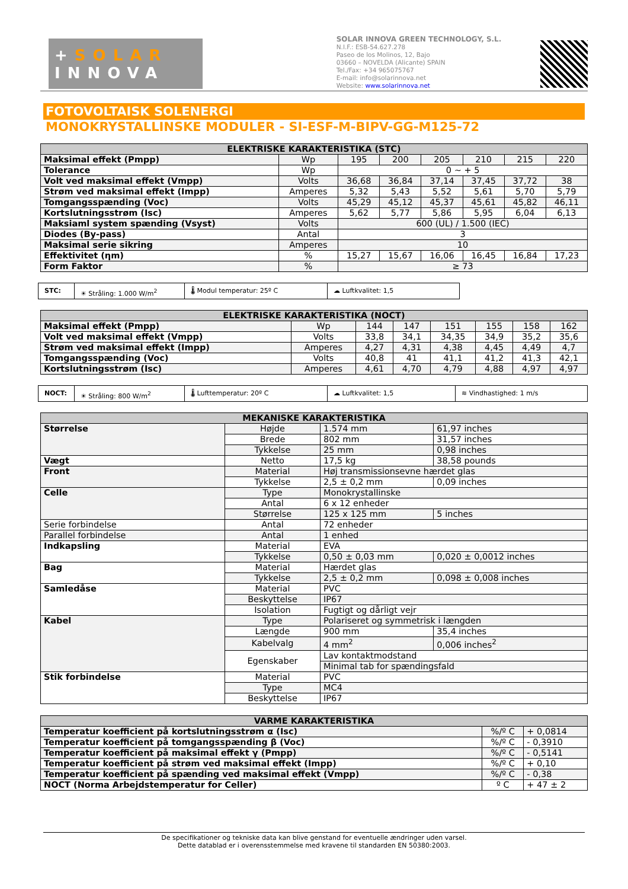+SOLAR
INNOVA
SOLAR INNOVA GREEN TECHNOLOGY, S.L.
N.I.F.: ESB-54.627.278
Paseo de los Molinos, 12, Bajo
03660 – NOVELDA (Alicante) SPAIN
Tel./Fax: +34 965075767
E-mail: info@solarinnova.net
Website: www.solarinnova.net
FOTOVOLTAISK SOLENERGI
MONOKRYSTALLINSKE MODULER - SI-ESF-M-BIPV-GG-M125-72
| ELEKTRISKE KARAKTERISTIKA (STC) | | | | | | | |
| --- | --- | --- | --- | --- | --- | --- | --- |
| Maksimal effekt (Pmpp) | Wp | 195 | 200 | 205 | 210 | 215 | 220 |
| Tolerance | Wp | 0 ~ + 5 | | | | | |
| Volt ved maksimal effekt (Vmpp) | Volts | 36,68 | 36,84 | 37,14 | 37,45 | 37,72 | 38 |
| Strøm ved maksimal effekt (Impp) | Amperes | 5,32 | 5,43 | 5,52 | 5,61 | 5,70 | 5,79 |
| Tomgangsspænding (Voc) | Volts | 45,29 | 45,12 | 45,37 | 45,61 | 45,82 | 46,11 |
| Kortslutningsstrøm (Isc) | Amperes | 5,62 | 5,77 | 5,86 | 5,95 | 6,04 | 6,13 |
| Maksiaml system spænding (Vsyst) | Volts | 600 (UL) / 1.500 (IEC) | | | | | |
| Diodes (By-pass) | Antal | 3 | | | | | |
| Maksimal serie sikring | Amperes | 10 | | | | | |
| Effektivitet (ηm) | % | 15,27 | 15,67 | 16,06 | 16,45 | 16,84 | 17,23 |
| Form Faktor | % | ≥ 73 | | | | | |
STC: ☀ Stråling: 1.000 W/m<sup>2</sup> 🌡 Modul temperatur: 25º C ☁ Luftkvalitet: 1,5
| ELEKTRISKE KARAKTERISTIKA (NOCT) | | | | | | | |
| --- | --- | --- | --- | --- | --- | --- | --- |
| Maksimal effekt (Pmpp) | Wp | 144 | 147 | 151 | 155 | 158 | 162 |
| Volt ved maksimal effekt (Vmpp) | Volts | 33,8 | 34,1 | 34,35 | 34,9 | 35,2 | 35,6 |
| Strøm ved maksimal effekt (Impp) | Amperes | 4,27 | 4,31 | 4,38 | 4,45 | 4,49 | 4,7 |
| Tomgangsspænding (Voc) | Volts | 40,8 | 41 | 41,1 | 41,2 | 41,3 | 42,1 |
| Kortslutningsstrøm (Isc) | Amperes | 4,61 | 4,70 | 4,79 | 4,88 | 4,97 | 4,97 |
NOCT: ☀ Stråling: 800 W/m<sup>2</sup> 🌡 Lufttemperatur: 20º C ☁ Luftkvalitet: 1,5 ≋ Vindhastighed: 1 m/s
| MEKANISKE KARAKTERISTIKA | | | |
| --- | --- | --- | --- |
| Størrelse | Højde | 1.574 mm | 61,97 inches |
| | Brede | 802 mm | 31,57 inches |
| | Tykkelse | 25 mm | 0,98 inches |
| Vægt | Netto | 17,5 kg | 38,58 pounds |
| Front | Material | Høj transmissionsevne hærdet glas | |
| | Tykkelse | 2,5 ± 0,2 mm | 0,09 inches |
| Celle | Type | Monokrystallinske | |
| | Antal | 6 x 12 enheder | |
| | Størrelse | 125 x 125 mm | 5 inches |
| Serie forbindelse | Antal | 72 enheder | |
| Parallel forbindelse | Antal | 1 enhed | |
| Indkapsling | Material | EVA | |
| | Tykkelse | 0,50 ± 0,03 mm | 0,020 ± 0,0012 inches |
| Bag | Material | Hærdet glas | |
| | Tykkelse | 2,5 ± 0,2 mm | 0,098 ± 0,008 inches |
| Samledåse | Material | PVC | |
| | Beskyttelse | IP67 | |
| | Isolation | Fugtigt og dårligt vejr | |
| Kabel | Type | Polariseret og symmetrisk i længden | |
| | Længde | 900 mm | 35,4 inches |
| | Kabelvalg | 4 mm<sup>2</sup> | 0,006 inches<sup>2</sup> |
| | Egenskaber | Lav kontaktmodstand | |
| | | Minimal tab for spændingsfald | |
| Stik forbindelse | Material | PVC | |
| | Type | MC4 | |
| | Beskyttelse | IP67 | |
| VARME KARAKTERISTIKA | | |
| --- | --- | --- |
| Temperatur koefficient på kortslutningsstrøm α (Isc) | %/º C | + 0,0814 |
| Temperatur koefficient på tomgangsspænding β (Voc) | %/º C | - 0,3910 |
| Temperatur koefficient på maksimal effekt γ (Pmpp) | %/º C | - 0,5141 |
| Temperatur koefficient på strøm ved maksimal effekt (Impp) | %/º C | + 0,10 |
| Temperatur koefficient på spænding ved maksimal effekt (Vmpp) | %/º C | - 0,38 |
| NOCT (Norma Arbejdstemperatur for Celler) | º C | + 47 ± 2 |
De specifikationer og tekniske data kan blive genstand for eventuelle ændringer uden varsel.
Dette datablad er i overensstemmelse med kravene til standarden EN 50380:2003.